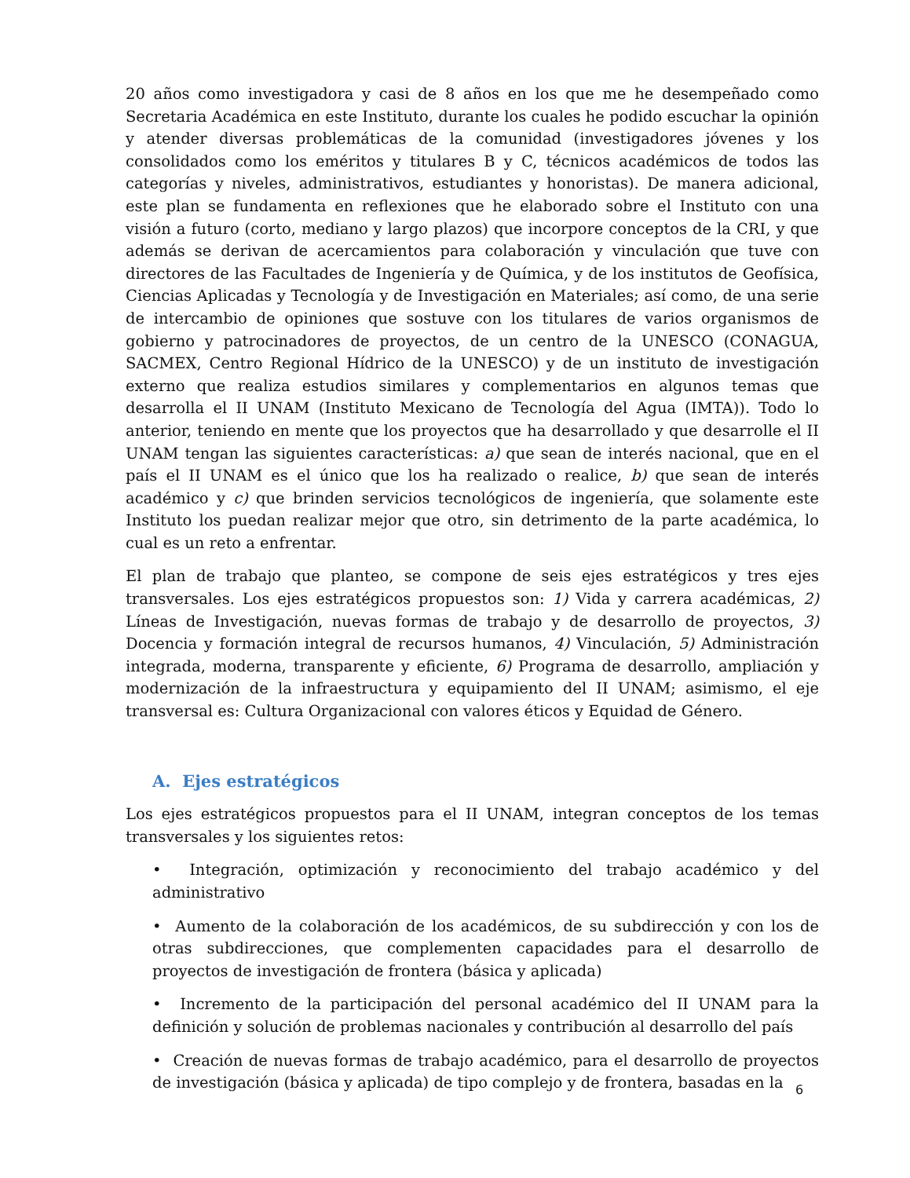20 años como investigadora y casi de 8 años en los que me he desempeñado como Secretaria Académica en este Instituto, durante los cuales he podido escuchar la opinión y atender diversas problemáticas de la comunidad (investigadores jóvenes y los consolidados como los eméritos y titulares B y C, técnicos académicos de todos las categorías y niveles, administrativos, estudiantes y honoristas). De manera adicional, este plan se fundamenta en reflexiones que he elaborado sobre el Instituto con una visión a futuro (corto, mediano y largo plazos) que incorpore conceptos de la CRI, y que además se derivan de acercamientos para colaboración y vinculación que tuve con directores de las Facultades de Ingeniería y de Química, y de los institutos de Geofísica, Ciencias Aplicadas y Tecnología y de Investigación en Materiales; así como, de una serie de intercambio de opiniones que sostuve con los titulares de varios organismos de gobierno y patrocinadores de proyectos, de un centro de la UNESCO (CONAGUA, SACMEX, Centro Regional Hídrico de la UNESCO) y de un instituto de investigación externo que realiza estudios similares y complementarios en algunos temas que desarrolla el II UNAM (Instituto Mexicano de Tecnología del Agua (IMTA)). Todo lo anterior, teniendo en mente que los proyectos que ha desarrollado y que desarrolle el II UNAM tengan las siguientes características: a) que sean de interés nacional, que en el país el II UNAM es el único que los ha realizado o realice, b) que sean de interés académico y c) que brinden servicios tecnológicos de ingeniería, que solamente este Instituto los puedan realizar mejor que otro, sin detrimento de la parte académica, lo cual es un reto a enfrentar.
El plan de trabajo que planteo, se compone de seis ejes estratégicos y tres ejes transversales. Los ejes estratégicos propuestos son: 1) Vida y carrera académicas, 2) Líneas de Investigación, nuevas formas de trabajo y de desarrollo de proyectos, 3) Docencia y formación integral de recursos humanos, 4) Vinculación, 5) Administración integrada, moderna, transparente y eficiente, 6) Programa de desarrollo, ampliación y modernización de la infraestructura y equipamiento del II UNAM; asimismo, el eje transversal es: Cultura Organizacional con valores éticos y Equidad de Género.
A. Ejes estratégicos
Los ejes estratégicos propuestos para el II UNAM, integran conceptos de los temas transversales y los siguientes retos:
• Integración, optimización y reconocimiento del trabajo académico y del administrativo
• Aumento de la colaboración de los académicos, de su subdirección y con los de otras subdirecciones, que complementen capacidades para el desarrollo de proyectos de investigación de frontera (básica y aplicada)
• Incremento de la participación del personal académico del II UNAM para la definición y solución de problemas nacionales y contribución al desarrollo del país
• Creación de nuevas formas de trabajo académico, para el desarrollo de proyectos de investigación (básica y aplicada) de tipo complejo y de frontera, basadas en la
6